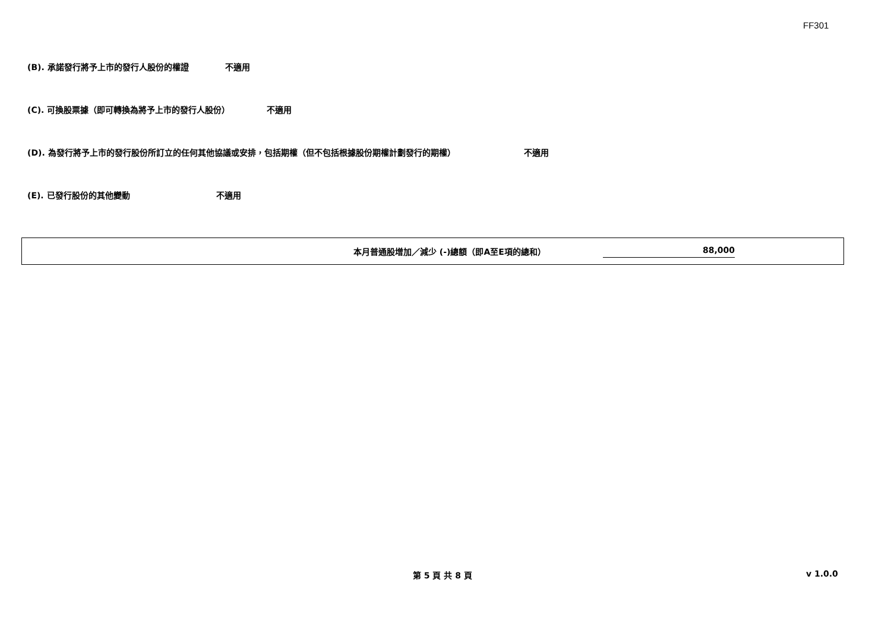FF301
(B). 承諾發行將予上市的發行人股份的權證 不適用
(C). 可換股票據（即可轉換為將予上市的發行人股份） 不適用
(D). 為發行將予上市的發行股份所訂立的任何其他協議或安排，包括期權（但不包括根據股份期權計劃發行的期權） 不適用
(E). 已發行股份的其他變動 不適用
| | 本月普通股增加／減少 (-)總額（即A至E項的總和） | 88,000 | |
第 5 頁 共 8 頁 v 1.0.0